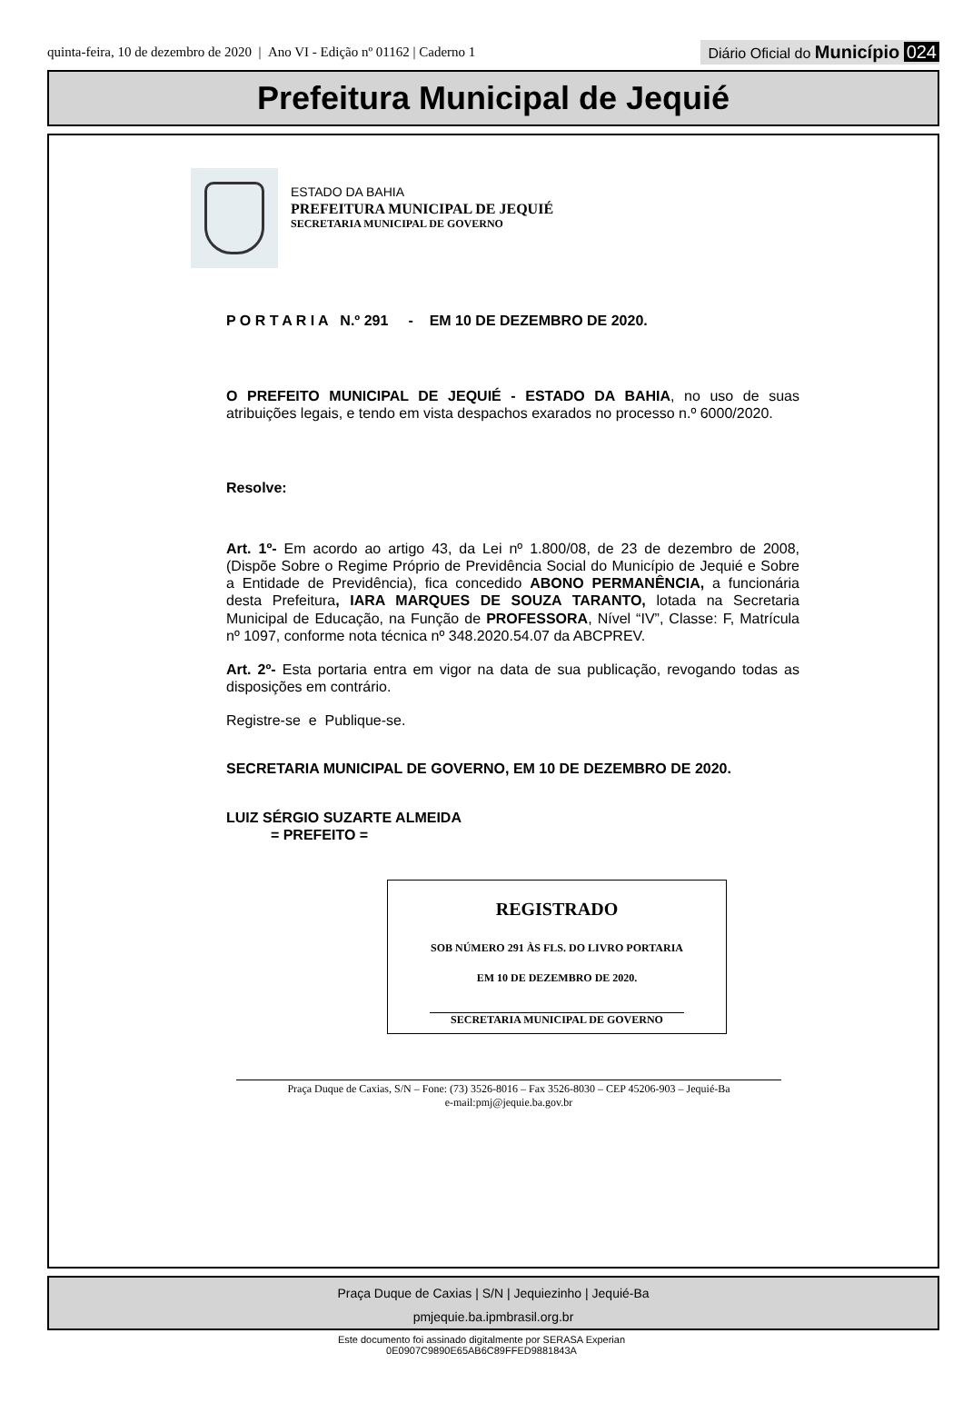quinta-feira, 10 de dezembro de 2020 | Ano VI - Edição nº 01162 | Caderno 1
Diário Oficial do Município 024
Prefeitura Municipal de Jequié
ESTADO DA BAHIA
PREFEITURA MUNICIPAL DE JEQUIÉ
SECRETARIA MUNICIPAL DE GOVERNO
P O R T A R I A N.º 291 - EM 10 DE DEZEMBRO DE 2020.
O PREFEITO MUNICIPAL DE JEQUIÉ - ESTADO DA BAHIA, no uso de suas atribuições legais, e tendo em vista despachos exarados no processo n.º 6000/2020.
Resolve:
Art. 1º- Em acordo ao artigo 43, da Lei nº 1.800/08, de 23 de dezembro de 2008, (Dispõe Sobre o Regime Próprio de Previdência Social do Município de Jequié e Sobre a Entidade de Previdência), fica concedido ABONO PERMANÊNCIA, a funcionária desta Prefeitura, IARA MARQUES DE SOUZA TARANTO, lotada na Secretaria Municipal de Educação, na Função de PROFESSORA, Nível “IV”, Classe: F, Matrícula nº 1097, conforme nota técnica nº 348.2020.54.07 da ABCPREV.
Art. 2º- Esta portaria entra em vigor na data de sua publicação, revogando todas as disposições em contrário.
Registre-se e Publique-se.
SECRETARIA MUNICIPAL DE GOVERNO, EM 10 DE DEZEMBRO DE 2020.
LUIZ SÉRGIO SUZARTE ALMEIDA
= PREFEITO =
REGISTRADO
SOB NÚMERO 291 ÀS FLS. DO LIVRO PORTARIA
EM 10 DE DEZEMBRO DE 2020.
SECRETARIA MUNICIPAL DE GOVERNO
Praça Duque de Caxias, S/N – Fone: (73) 3526-8016 – Fax 3526-8030 – CEP 45206-903 – Jequié-Ba
e-mail:pmj@jequie.ba.gov.br
Praça Duque de Caxias | S/N | Jequiezinho | Jequié-Ba
pmjequie.ba.ipmbrasil.org.br
Este documento foi assinado digitalmente por SERASA Experian
0E0907C9890E65AB6C89FFED9881843A